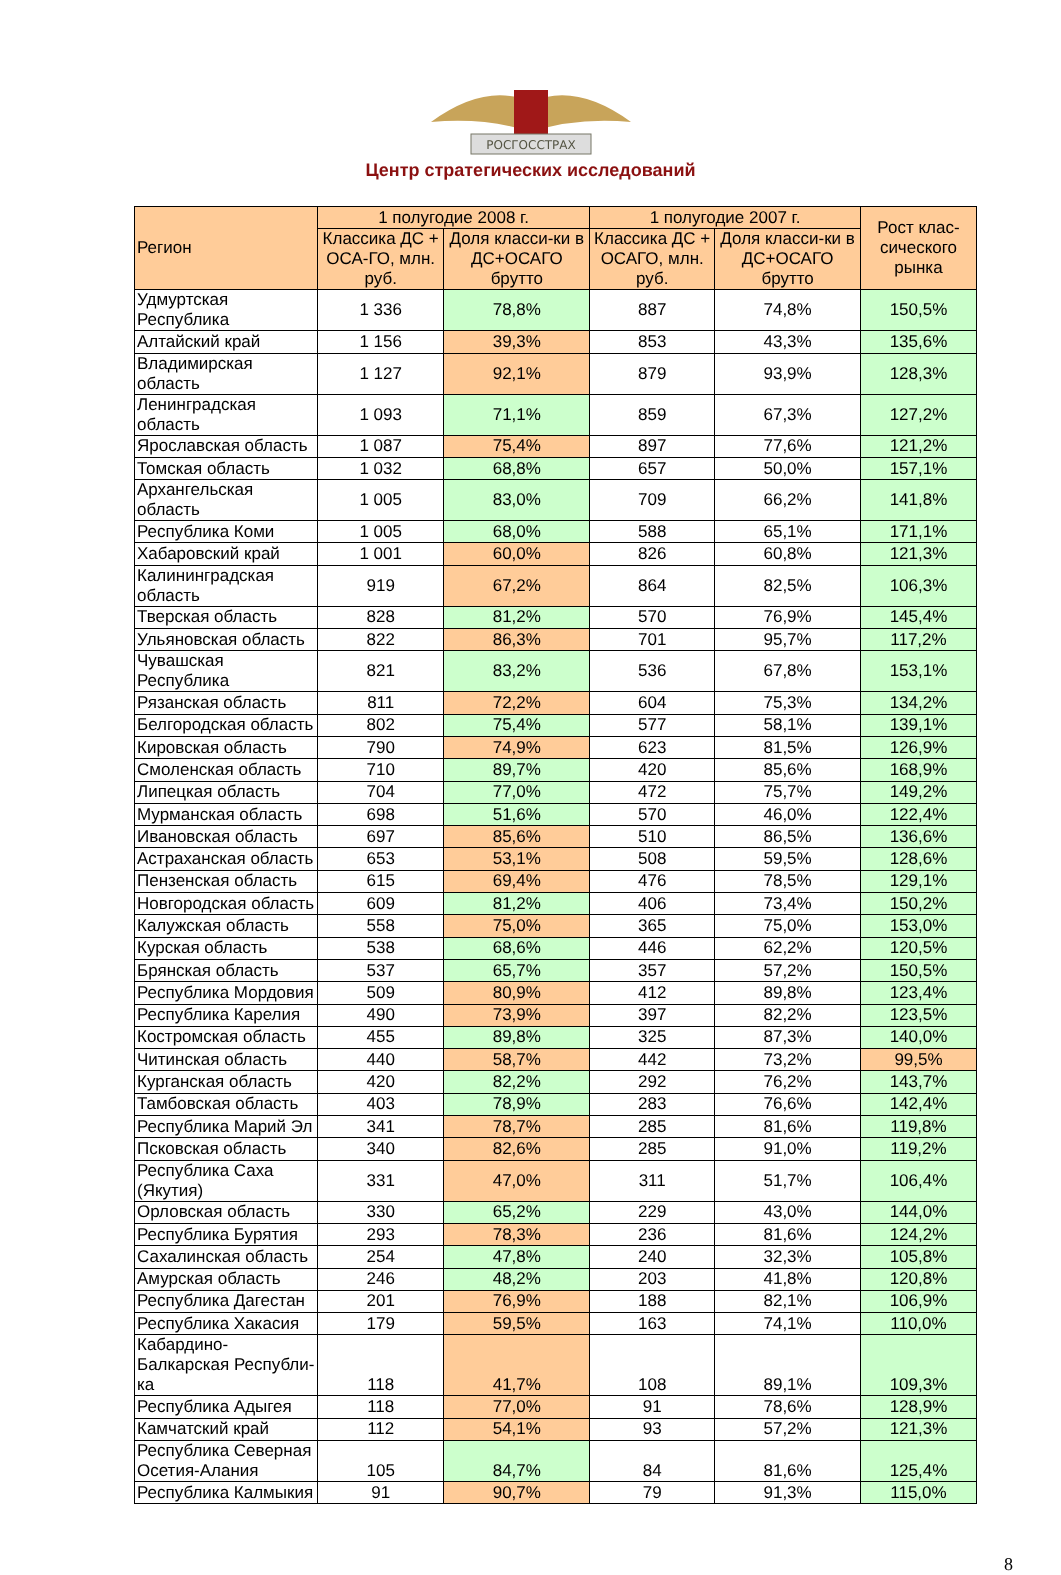РОСГОССТРАХ
Центр стратегических исследований
| Регион | 1 полугодие 2008 г. | | 1 полугодие 2007 г. | | Рост клас-сического рынка |
| --- | --- | --- | --- | --- | --- |
| | Классика ДС + ОСА-ГО, млн. руб. | Доля класси-ки в ДС+ОСАГО брутто | Классика ДС + ОСАГО, млн. руб. | Доля класси-ки в ДС+ОСАГО брутто | |
| Удмуртская Республика | 1 336 | 78,8% | 887 | 74,8% | 150,5% |
| Алтайский край | 1 156 | 39,3% | 853 | 43,3% | 135,6% |
| Владимирская область | 1 127 | 92,1% | 879 | 93,9% | 128,3% |
| Ленинградская область | 1 093 | 71,1% | 859 | 67,3% | 127,2% |
| Ярославская область | 1 087 | 75,4% | 897 | 77,6% | 121,2% |
| Томская область | 1 032 | 68,8% | 657 | 50,0% | 157,1% |
| Архангельская область | 1 005 | 83,0% | 709 | 66,2% | 141,8% |
| Республика Коми | 1 005 | 68,0% | 588 | 65,1% | 171,1% |
| Хабаровский край | 1 001 | 60,0% | 826 | 60,8% | 121,3% |
| Калининградская область | 919 | 67,2% | 864 | 82,5% | 106,3% |
| Тверская область | 828 | 81,2% | 570 | 76,9% | 145,4% |
| Ульяновская область | 822 | 86,3% | 701 | 95,7% | 117,2% |
| Чувашская Республика | 821 | 83,2% | 536 | 67,8% | 153,1% |
| Рязанская область | 811 | 72,2% | 604 | 75,3% | 134,2% |
| Белгородская область | 802 | 75,4% | 577 | 58,1% | 139,1% |
| Кировская область | 790 | 74,9% | 623 | 81,5% | 126,9% |
| Смоленская область | 710 | 89,7% | 420 | 85,6% | 168,9% |
| Липецкая область | 704 | 77,0% | 472 | 75,7% | 149,2% |
| Мурманская область | 698 | 51,6% | 570 | 46,0% | 122,4% |
| Ивановская область | 697 | 85,6% | 510 | 86,5% | 136,6% |
| Астраханская область | 653 | 53,1% | 508 | 59,5% | 128,6% |
| Пензенская область | 615 | 69,4% | 476 | 78,5% | 129,1% |
| Новгородская область | 609 | 81,2% | 406 | 73,4% | 150,2% |
| Калужская область | 558 | 75,0% | 365 | 75,0% | 153,0% |
| Курская область | 538 | 68,6% | 446 | 62,2% | 120,5% |
| Брянская область | 537 | 65,7% | 357 | 57,2% | 150,5% |
| Республика Мордовия | 509 | 80,9% | 412 | 89,8% | 123,4% |
| Республика Карелия | 490 | 73,9% | 397 | 82,2% | 123,5% |
| Костромская область | 455 | 89,8% | 325 | 87,3% | 140,0% |
| Читинская область | 440 | 58,7% | 442 | 73,2% | 99,5% |
| Курганская область | 420 | 82,2% | 292 | 76,2% | 143,7% |
| Тамбовская область | 403 | 78,9% | 283 | 76,6% | 142,4% |
| Республика Марий Эл | 341 | 78,7% | 285 | 81,6% | 119,8% |
| Псковская область | 340 | 82,6% | 285 | 91,0% | 119,2% |
| Республика Саха (Якутия) | 331 | 47,0% | 311 | 51,7% | 106,4% |
| Орловская область | 330 | 65,2% | 229 | 43,0% | 144,0% |
| Республика Бурятия | 293 | 78,3% | 236 | 81,6% | 124,2% |
| Сахалинская область | 254 | 47,8% | 240 | 32,3% | 105,8% |
| Амурская область | 246 | 48,2% | 203 | 41,8% | 120,8% |
| Республика Дагестан | 201 | 76,9% | 188 | 82,1% | 106,9% |
| Республика Хакасия | 179 | 59,5% | 163 | 74,1% | 110,0% |
| Кабардино-Балкарская Республи-ка | 118 | 41,7% | 108 | 89,1% | 109,3% |
| Республика Адыгея | 118 | 77,0% | 91 | 78,6% | 128,9% |
| Камчатский край | 112 | 54,1% | 93 | 57,2% | 121,3% |
| Республика Северная Осетия-Алания | 105 | 84,7% | 84 | 81,6% | 125,4% |
| Республика Калмыкия | 91 | 90,7% | 79 | 91,3% | 115,0% |
8